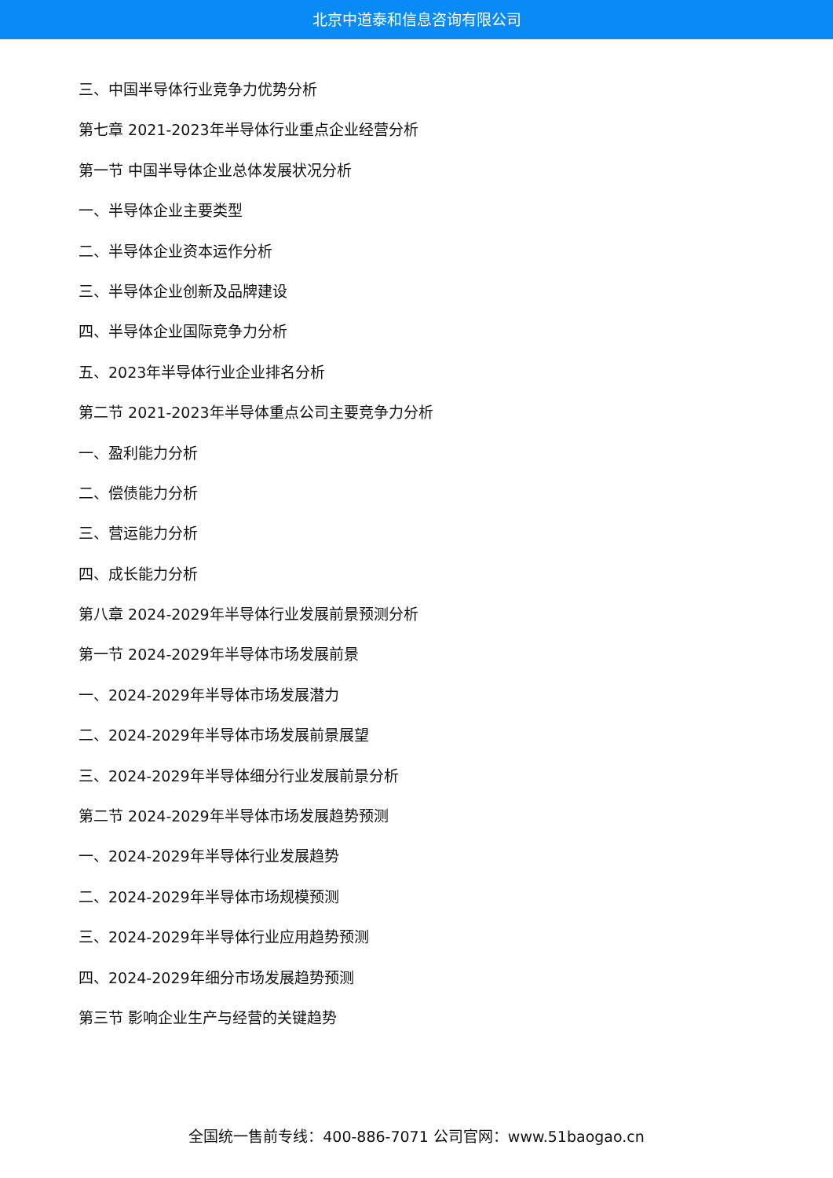北京中道泰和信息咨询有限公司
三、中国半导体行业竞争力优势分析
第七章 2021-2023年半导体行业重点企业经营分析
第一节 中国半导体企业总体发展状况分析
一、半导体企业主要类型
二、半导体企业资本运作分析
三、半导体企业创新及品牌建设
四、半导体企业国际竞争力分析
五、2023年半导体行业企业排名分析
第二节 2021-2023年半导体重点公司主要竞争力分析
一、盈利能力分析
二、偿债能力分析
三、营运能力分析
四、成长能力分析
第八章 2024-2029年半导体行业发展前景预测分析
第一节 2024-2029年半导体市场发展前景
一、2024-2029年半导体市场发展潜力
二、2024-2029年半导体市场发展前景展望
三、2024-2029年半导体细分行业发展前景分析
第二节 2024-2029年半导体市场发展趋势预测
一、2024-2029年半导体行业发展趋势
二、2024-2029年半导体市场规模预测
三、2024-2029年半导体行业应用趋势预测
四、2024-2029年细分市场发展趋势预测
第三节 影响企业生产与经营的关键趋势
全国统一售前专线：400-886-7071 公司官网：www.51baogao.cn